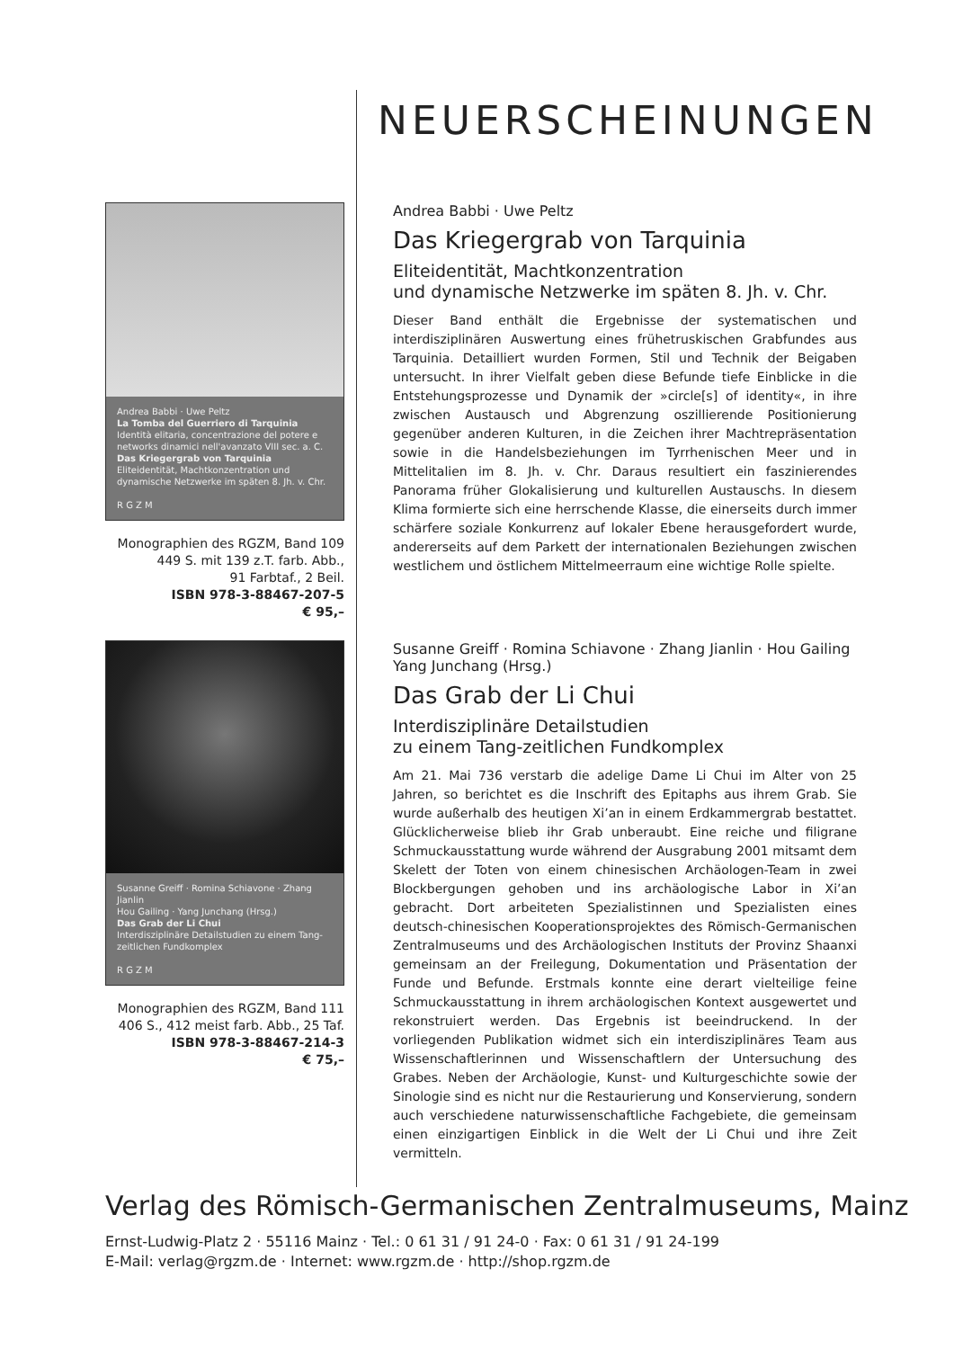NEUERSCHEINUNGEN
Andrea Babbi · Uwe Peltz
La Tomba del Guerriero di Tarquinia
Identità elitaria, concentrazione del potere e networks dinamici nell'avanzato VIII sec. a. C.
Das Kriegergrab von Tarquinia
Eliteidentität, Machtkonzentration und dynamische Netzwerke im späten 8. Jh. v. Chr.
R G Z M
Monographien des RGZM, Band 109
449 S. mit 139 z.T. farb. Abb.,
91 Farbtaf., 2 Beil.
ISBN 978-3-88467-207-5
€ 95,–
Andrea Babbi · Uwe Peltz
Das Kriegergrab von Tarquinia
Eliteidentität, Machtkonzentration
und dynamische Netzwerke im späten 8. Jh. v. Chr.
Dieser Band enthält die Ergebnisse der systematischen und interdisziplinären Auswertung eines frühetruskischen Grabfundes aus Tarquinia. Detailliert wurden Formen, Stil und Technik der Beigaben untersucht. In ihrer Vielfalt geben diese Befunde tiefe Einblicke in die Entstehungsprozesse und Dynamik der »circle[s] of identity«, in ihre zwischen Austausch und Abgrenzung oszillierende Positionierung gegenüber anderen Kulturen, in die Zeichen ihrer Machtrepräsentation sowie in die Handelsbeziehungen im Tyrrhenischen Meer und in Mittelitalien im 8. Jh. v. Chr. Daraus resultiert ein faszinierendes Panorama früher Glokalisierung und kulturellen Austauschs. In diesem Klima formierte sich eine herrschende Klasse, die einerseits durch immer schärfere soziale Konkurrenz auf lokaler Ebene herausgefordert wurde, andererseits auf dem Parkett der internationalen Beziehungen zwischen westlichem und östlichem Mittelmeerraum eine wichtige Rolle spielte.
Susanne Greiff · Romina Schiavone · Zhang Jianlin
Hou Gailing · Yang Junchang (Hrsg.)
Das Grab der Li Chui
Interdisziplinäre Detailstudien zu einem Tang-zeitlichen Fundkomplex
R G Z M
Monographien des RGZM, Band 111
406 S., 412 meist farb. Abb., 25 Taf.
ISBN 978-3-88467-214-3
€ 75,–
Susanne Greiff · Romina Schiavone · Zhang Jianlin · Hou Gailing
Yang Junchang (Hrsg.)
Das Grab der Li Chui
Interdisziplinäre Detailstudien
zu einem Tang-zeitlichen Fundkomplex
Am 21. Mai 736 verstarb die adelige Dame Li Chui im Alter von 25 Jahren, so berichtet es die Inschrift des Epitaphs aus ihrem Grab. Sie wurde außerhalb des heutigen Xi’an in einem Erdkammergrab bestattet. Glücklicherweise blieb ihr Grab unberaubt. Eine reiche und filigrane Schmuckausstattung wurde während der Ausgrabung 2001 mitsamt dem Skelett der Toten von einem chinesischen Archäologen-Team in zwei Blockbergungen gehoben und ins archäologische Labor in Xi’an gebracht. Dort arbeiteten Spezialistinnen und Spezialisten eines deutsch-chinesischen Kooperationsprojektes des Römisch-Germanischen Zentralmuseums und des Archäologischen Instituts der Provinz Shaanxi gemeinsam an der Freilegung, Dokumentation und Präsentation der Funde und Befunde. Erstmals konnte eine derart vielteilige feine Schmuckausstattung in ihrem archäologischen Kontext ausgewertet und rekonstruiert werden. Das Ergebnis ist beeindruckend. In der vorliegenden Publikation widmet sich ein interdisziplinäres Team aus Wissenschaftlerinnen und Wissenschaftlern der Untersuchung des Grabes. Neben der Archäologie, Kunst- und Kulturgeschichte sowie der Sinologie sind es nicht nur die Restaurierung und Konservierung, sondern auch verschiedene naturwissenschaftliche Fachgebiete, die gemeinsam einen einzigartigen Einblick in die Welt der Li Chui und ihre Zeit vermitteln.
Verlag des Römisch-Germanischen Zentralmuseums, Mainz
Ernst-Ludwig-Platz 2 · 55116 Mainz · Tel.: 0 61 31 / 91 24-0 · Fax: 0 61 31 / 91 24-199
E-Mail: verlag@rgzm.de · Internet: www.rgzm.de · http://shop.rgzm.de